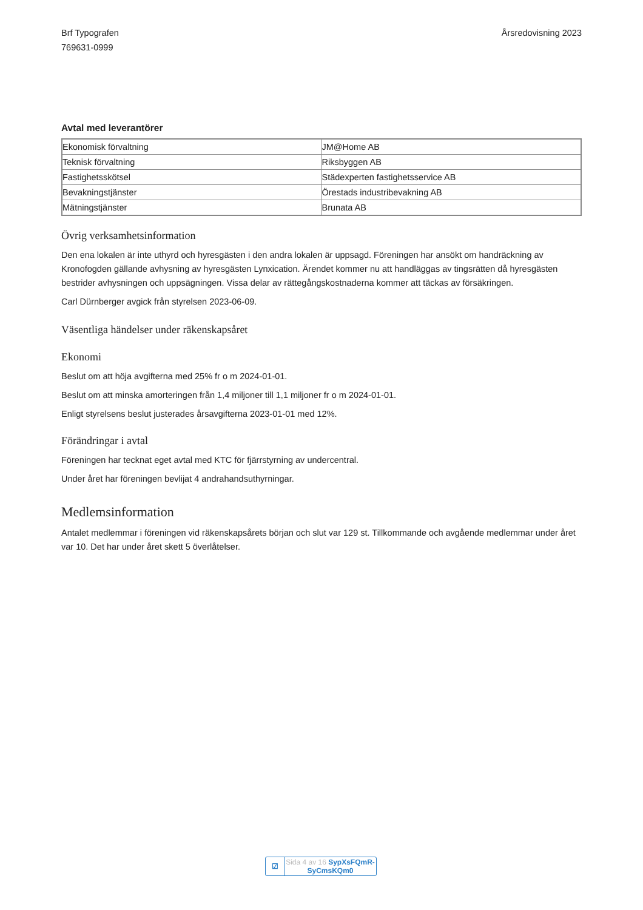Brf Typografen
769631-0999
Årsredovisning 2023
Avtal med leverantörer
| Ekonomisk förvaltning | JM@Home AB |
| Teknisk förvaltning | Riksbyggen AB |
| Fastighetsskötsel | Städexperten fastighetsservice AB |
| Bevakningstjänster | Örestads industribevakning AB |
| Mätningstjänster | Brunata AB |
Övrig verksamhetsinformation
Den ena lokalen är inte uthyrd och hyresgästen i den andra lokalen är uppsagd. Föreningen har ansökt om handräckning av Kronofogden gällande avhysning av hyresgästen Lynxication. Ärendet kommer nu att handläggas av tingsrätten då hyresgästen bestrider avhysningen och uppsägningen. Vissa delar av rättegångskostnaderna kommer att täckas av försäkringen.
Carl Dürnberger avgick från styrelsen 2023-06-09.
Väsentliga händelser under räkenskapsåret
Ekonomi
Beslut om att höja avgifterna med 25% fr o m 2024-01-01.
Beslut om att minska amorteringen från 1,4 miljoner till 1,1 miljoner fr o m 2024-01-01.
Enligt styrelsens beslut justerades årsavgifterna 2023-01-01 med 12%.
Förändringar i avtal
Föreningen har tecknat eget avtal med KTC för fjärrstyrning av undercentral.
Under året har föreningen bevlijat 4 andrahandsuthyrningar.
Medlemsinformation
Antalet medlemmar i föreningen vid räkenskapsårets början och slut var 129 st. Tillkommande och avgående medlemmar under året var 10. Det har under året skett 5 överlåtelser.
☑
Sida 4 av 16 SypXsFQmR-SyCmsKQm0